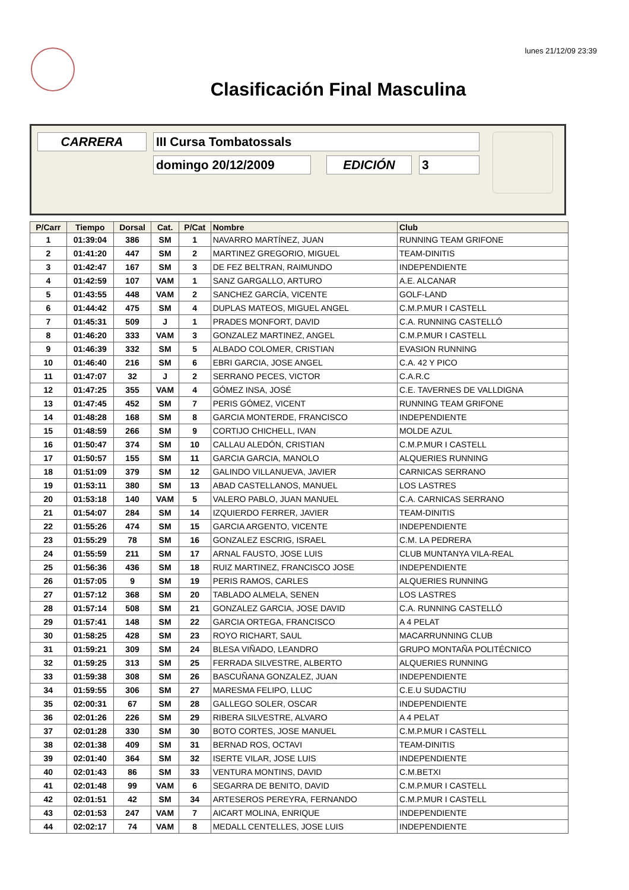lunes 21/12/09 23:39
Clasificación Final Masculina
CARRERA III Cursa Tombatossals
domingo 20/12/2009 EDICIÓN 3
| P/Carr | Tiempo | Dorsal | Cat. | P/Cat | Nombre | Club |
| --- | --- | --- | --- | --- | --- | --- |
| 1 | 01:39:04 | 386 | SM | 1 | NAVARRO MARTÍNEZ, JUAN | RUNNING TEAM GRIFONE |
| 2 | 01:41:20 | 447 | SM | 2 | MARTINEZ GREGORIO, MIGUEL | TEAM-DINITIS |
| 3 | 01:42:47 | 167 | SM | 3 | DE FEZ BELTRAN, RAIMUNDO | INDEPENDIENTE |
| 4 | 01:42:59 | 107 | VAM | 1 | SANZ GARGALLO, ARTURO | A.E. ALCANAR |
| 5 | 01:43:55 | 448 | VAM | 2 | SANCHEZ GARCÍA, VICENTE | GOLF-LAND |
| 6 | 01:44:42 | 475 | SM | 4 | DUPLAS MATEOS, MIGUEL ANGEL | C.M.P.MUR I CASTELL |
| 7 | 01:45:31 | 509 | J | 1 | PRADES MONFORT, DAVID | C.A. RUNNING CASTELLÓ |
| 8 | 01:46:20 | 333 | VAM | 3 | GONZALEZ MARTINEZ, ANGEL | C.M.P.MUR I CASTELL |
| 9 | 01:46:39 | 332 | SM | 5 | ALBADO COLOMER, CRISTIAN | EVASION RUNNING |
| 10 | 01:46:40 | 216 | SM | 6 | EBRI GARCIA, JOSE ANGEL | C.A. 42 Y PICO |
| 11 | 01:47:07 | 32 | J | 2 | SERRANO PECES, VICTOR | C.A.R.C |
| 12 | 01:47:25 | 355 | VAM | 4 | GÓMEZ INSA, JOSÉ | C.E. TAVERNES DE VALLDIGNA |
| 13 | 01:47:45 | 452 | SM | 7 | PERIS GÓMEZ, VICENT | RUNNING TEAM GRIFONE |
| 14 | 01:48:28 | 168 | SM | 8 | GARCIA MONTERDE, FRANCISCO | INDEPENDIENTE |
| 15 | 01:48:59 | 266 | SM | 9 | CORTIJO CHICHELL, IVAN | MOLDE AZUL |
| 16 | 01:50:47 | 374 | SM | 10 | CALLAU ALEDÓN, CRISTIAN | C.M.P.MUR I CASTELL |
| 17 | 01:50:57 | 155 | SM | 11 | GARCIA GARCIA, MANOLO | ALQUERIES RUNNING |
| 18 | 01:51:09 | 379 | SM | 12 | GALINDO VILLANUEVA, JAVIER | CARNICAS SERRANO |
| 19 | 01:53:11 | 380 | SM | 13 | ABAD CASTELLANOS, MANUEL | LOS LASTRES |
| 20 | 01:53:18 | 140 | VAM | 5 | VALERO PABLO, JUAN MANUEL | C.A. CARNICAS SERRANO |
| 21 | 01:54:07 | 284 | SM | 14 | IZQUIERDO FERRER, JAVIER | TEAM-DINITIS |
| 22 | 01:55:26 | 474 | SM | 15 | GARCIA ARGENTO, VICENTE | INDEPENDIENTE |
| 23 | 01:55:29 | 78 | SM | 16 | GONZALEZ ESCRIG, ISRAEL | C.M. LA PEDRERA |
| 24 | 01:55:59 | 211 | SM | 17 | ARNAL FAUSTO, JOSE LUIS | CLUB MUNTANYA VILA-REAL |
| 25 | 01:56:36 | 436 | SM | 18 | RUIZ MARTINEZ, FRANCISCO JOSE | INDEPENDIENTE |
| 26 | 01:57:05 | 9 | SM | 19 | PERIS RAMOS, CARLES | ALQUERIES RUNNING |
| 27 | 01:57:12 | 368 | SM | 20 | TABLADO ALMELA, SENEN | LOS LASTRES |
| 28 | 01:57:14 | 508 | SM | 21 | GONZALEZ GARCIA, JOSE DAVID | C.A. RUNNING CASTELLÓ |
| 29 | 01:57:41 | 148 | SM | 22 | GARCIA ORTEGA, FRANCISCO | A 4 PELAT |
| 30 | 01:58:25 | 428 | SM | 23 | ROYO RICHART, SAUL | MACARRUNNING CLUB |
| 31 | 01:59:21 | 309 | SM | 24 | BLESA VIÑADO, LEANDRO | GRUPO MONTAÑA POLITÉCNICO |
| 32 | 01:59:25 | 313 | SM | 25 | FERRADA SILVESTRE, ALBERTO | ALQUERIES RUNNING |
| 33 | 01:59:38 | 308 | SM | 26 | BASCUÑANA GONZALEZ, JUAN | INDEPENDIENTE |
| 34 | 01:59:55 | 306 | SM | 27 | MARESMA FELIPO, LLUC | C.E.U SUDACTIU |
| 35 | 02:00:31 | 67 | SM | 28 | GALLEGO SOLER, OSCAR | INDEPENDIENTE |
| 36 | 02:01:26 | 226 | SM | 29 | RIBERA SILVESTRE, ALVARO | A 4 PELAT |
| 37 | 02:01:28 | 330 | SM | 30 | BOTO CORTES, JOSE MANUEL | C.M.P.MUR I CASTELL |
| 38 | 02:01:38 | 409 | SM | 31 | BERNAD ROS, OCTAVI | TEAM-DINITIS |
| 39 | 02:01:40 | 364 | SM | 32 | ISERTE VILAR, JOSE LUIS | INDEPENDIENTE |
| 40 | 02:01:43 | 86 | SM | 33 | VENTURA MONTINS, DAVID | C.M.BETXI |
| 41 | 02:01:48 | 99 | VAM | 6 | SEGARRA DE BENITO, DAVID | C.M.P.MUR I CASTELL |
| 42 | 02:01:51 | 42 | SM | 34 | ARTESEROS PEREYRA, FERNANDO | C.M.P.MUR I CASTELL |
| 43 | 02:01:53 | 247 | VAM | 7 | AICART MOLINA, ENRIQUE | INDEPENDIENTE |
| 44 | 02:02:17 | 74 | VAM | 8 | MEDALL CENTELLES, JOSE LUIS | INDEPENDIENTE |